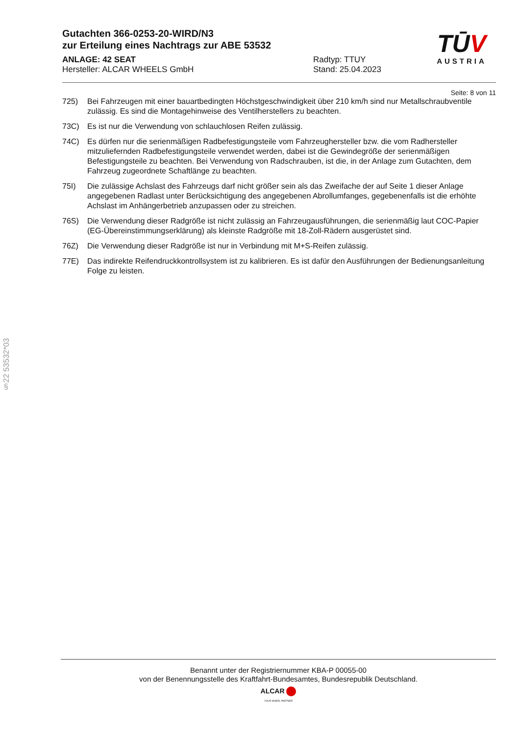TŪV
AUSTRIA
Gutachten 366-0253-20-WIRD/N3
zur Erteilung eines Nachtrags zur ABE 53532
ANLAGE: 42 SEAT
Hersteller: ALCAR WHEELS GmbH
Radtyp: TTUY
Stand: 25.04.2023
Seite: 8 von 11
725) Bei Fahrzeugen mit einer bauartbedingten Höchstgeschwindigkeit über 210 km/h sind nur Metallschraubventile zulässig. Es sind die Montagehinweise des Ventilherstellers zu beachten.
73C) Es ist nur die Verwendung von schlauchlosen Reifen zulässig.
74C) Es dürfen nur die serienmäßigen Radbefestigungsteile vom Fahrzeughersteller bzw. die vom Radhersteller mitzuliefernden Radbefestigungsteile verwendet werden, dabei ist die Gewindegröße der serienmäßigen Befestigungsteile zu beachten. Bei Verwendung von Radschrauben, ist die, in der Anlage zum Gutachten, dem Fahrzeug zugeordnete Schaftlänge zu beachten.
75I) Die zulässige Achslast des Fahrzeugs darf nicht größer sein als das Zweifache der auf Seite 1 dieser Anlage angegebenen Radlast unter Berücksichtigung des angegebenen Abrollumfanges, gegebenenfalls ist die erhöhte Achslast im Anhängerbetrieb anzupassen oder zu streichen.
76S) Die Verwendung dieser Radgröße ist nicht zulässig an Fahrzeugausführungen, die serienmäßig laut COC-Papier (EG-Übereinstimmungserklärung) als kleinste Radgröße mit 18-Zoll-Rädern ausgerüstet sind.
76Z) Die Verwendung dieser Radgröße ist nur in Verbindung mit M+S-Reifen zulässig.
77E) Das indirekte Reifendruckkontrollsystem ist zu kalibrieren. Es ist dafür den Ausführungen der Bedienungsanleitung Folge zu leisten.
§22 53532*03
Benannt unter der Registriernummer KBA-P 00055-00
von der Benennungsstelle des Kraftfahrt-Bundesamtes, Bundesrepublik Deutschland.
ALCAR
YOUR WHEEL PARTNER